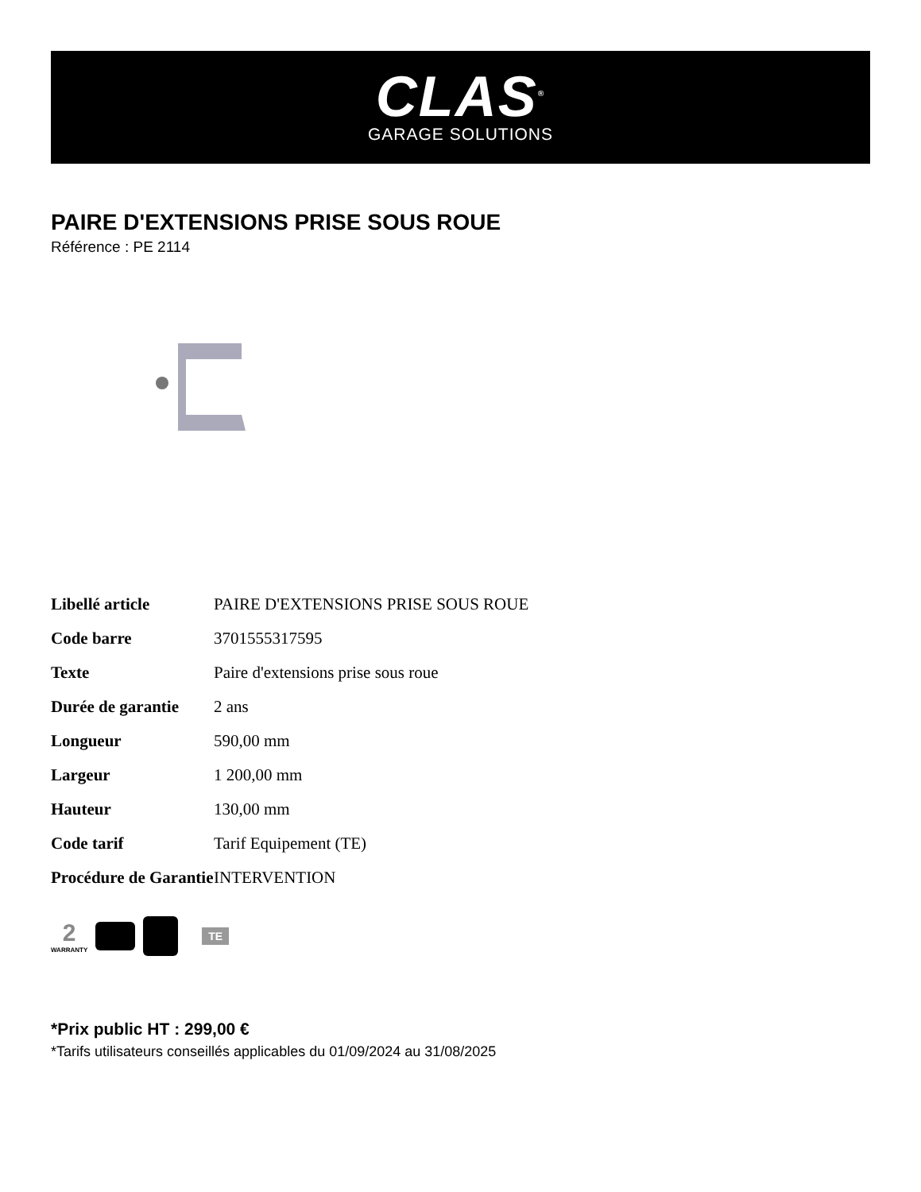CLAS<sup>®</sup>
GARAGE SOLUTIONS
PAIRE D'EXTENSIONS PRISE SOUS ROUE
Référence : PE 2114
| Libellé article | PAIRE D'EXTENSIONS PRISE SOUS ROUE |
| Code barre | 3701555317595 |
| Texte | Paire d'extensions prise sous roue |
| Durée de garantie | 2 ans |
| Longueur | 590,00 mm |
| Largeur | 1 200,00 mm |
| Hauteur | 130,00 mm |
| Code tarif | Tarif Equipement (TE) |
| Procédure de Garantie | INTERVENTION |
2
WARRANTY
TE
*Prix public HT : 299,00 €
*Tarifs utilisateurs conseillés applicables du 01/09/2024 au 31/08/2025